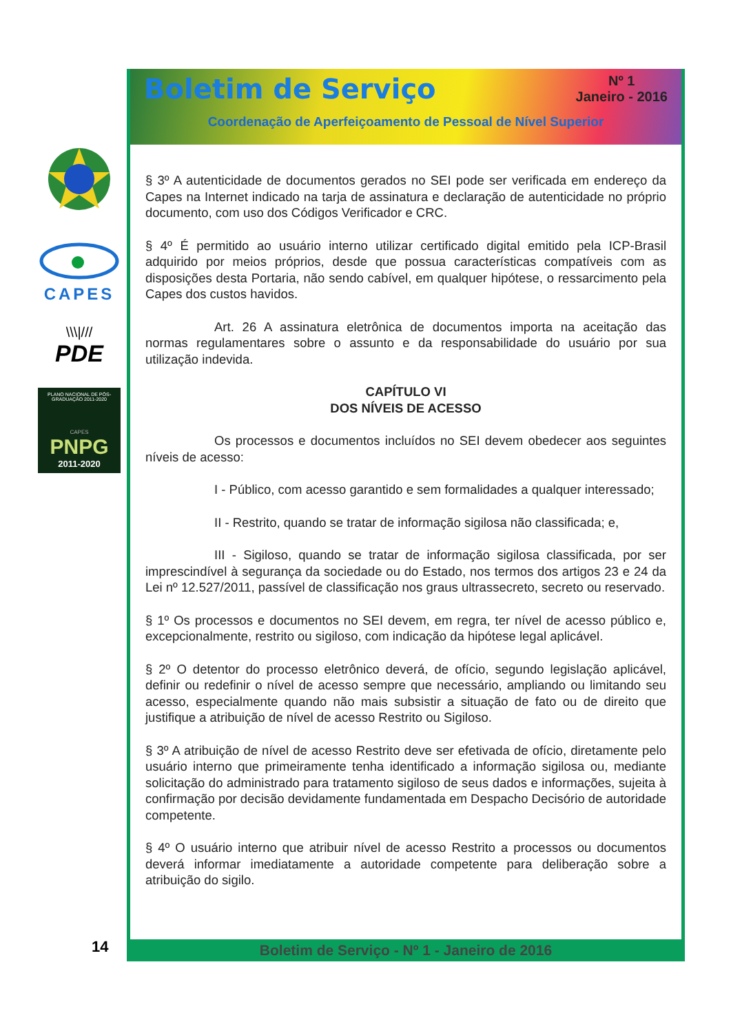CAPES
\\\|///
PDE
PLANO NACIONAL DE PÓS-GRADUAÇÃO 2011-2020
CAPES
PNPG
2011-2020
Boletim de Serviço
Nº 1
Janeiro - 2016
Coordenação de Aperfeiçoamento de Pessoal de Nível Superior
§ 3º A autenticidade de documentos gerados no SEI pode ser verificada em endereço da Capes na Internet indicado na tarja de assinatura e declaração de autenticidade no próprio documento, com uso dos Códigos Verificador e CRC.
§ 4º É permitido ao usuário interno utilizar certificado digital emitido pela ICP-Brasil adquirido por meios próprios, desde que possua características compatíveis com as disposições desta Portaria, não sendo cabível, em qualquer hipótese, o ressarcimento pela Capes dos custos havidos.
Art. 26 A assinatura eletrônica de documentos importa na aceitação das normas regulamentares sobre o assunto e da responsabilidade do usuário por sua utilização indevida.
CAPÍTULO VI
DOS NÍVEIS DE ACESSO
Os processos e documentos incluídos no SEI devem obedecer aos seguintes níveis de acesso:
I - Público, com acesso garantido e sem formalidades a qualquer interessado;
II - Restrito, quando se tratar de informação sigilosa não classificada; e,
III - Sigiloso, quando se tratar de informação sigilosa classificada, por ser imprescindível à segurança da sociedade ou do Estado, nos termos dos artigos 23 e 24 da Lei nº 12.527/2011, passível de classificação nos graus ultrassecreto, secreto ou reservado.
§ 1º Os processos e documentos no SEI devem, em regra, ter nível de acesso público e, excepcionalmente, restrito ou sigiloso, com indicação da hipótese legal aplicável.
§ 2º O detentor do processo eletrônico deverá, de ofício, segundo legislação aplicável, definir ou redefinir o nível de acesso sempre que necessário, ampliando ou limitando seu acesso, especialmente quando não mais subsistir a situação de fato ou de direito que justifique a atribuição de nível de acesso Restrito ou Sigiloso.
§ 3º A atribuição de nível de acesso Restrito deve ser efetivada de ofício, diretamente pelo usuário interno que primeiramente tenha identificado a informação sigilosa ou, mediante solicitação do administrado para tratamento sigiloso de seus dados e informações, sujeita à confirmação por decisão devidamente fundamentada em Despacho Decisório de autoridade competente.
§ 4º O usuário interno que atribuir nível de acesso Restrito a processos ou documentos deverá informar imediatamente a autoridade competente para deliberação sobre a atribuição do sigilo.
Boletim de Serviço - Nº 1 - Janeiro de 2016
14